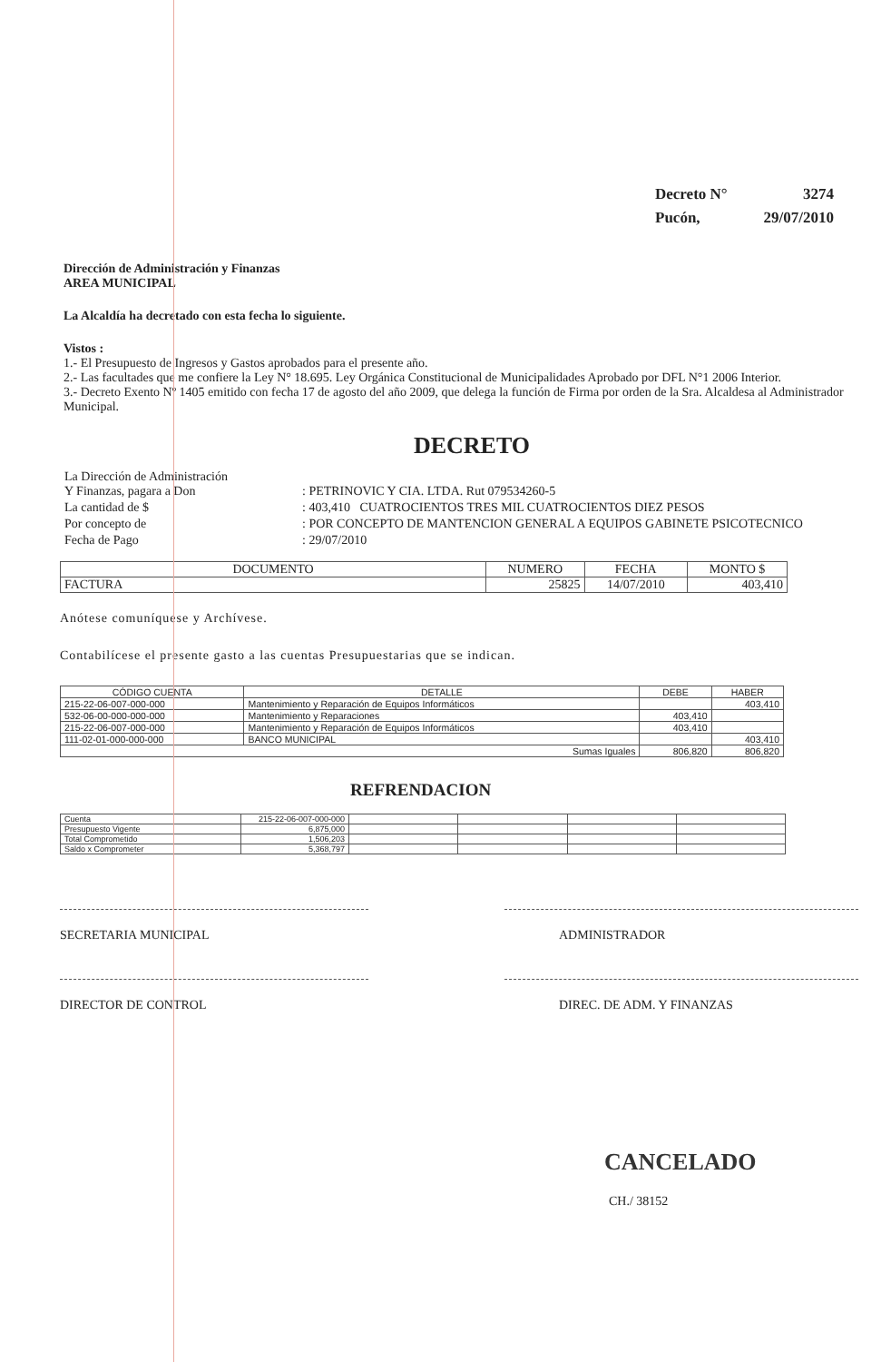| Decreto N° | 3274 |
| Pucón, | 29/07/2010 |
Dirección de Administración y Finanzas
AREA MUNICIPAL
La Alcaldía ha decretado con esta fecha lo siguiente.
Vistos :
1.- El Presupuesto de Ingresos y Gastos aprobados para el presente año.
2.- Las facultades que me confiere la Ley N° 18.695. Ley Orgánica Constitucional de Municipalidades Aprobado por DFL N°1 2006 Interior.
3.- Decreto Exento Nº 1405 emitido con fecha 17 de agosto del año 2009, que delega la función de Firma por orden de la Sra. Alcaldesa al Administrador Municipal.
DECRETO
| La Dirección de Administración Y Finanzas, pagara a Don | : PETRINOVIC Y CIA. LTDA. Rut 079534260-5 |
| La cantidad de $ | : 403,410 CUATROCIENTOS TRES MIL CUATROCIENTOS DIEZ PESOS |
| Por concepto de | : POR CONCEPTO DE MANTENCION GENERAL A EQUIPOS GABINETE PSICOTECNICO |
| Fecha de Pago | : 29/07/2010 |
| DOCUMENTO | NUMERO | FECHA | MONTO $ |
| --- | --- | --- | --- |
| FACTURA | 25825 | 14/07/2010 | 403,410 |
Anótese comuníquese y Archívese.
Contabilícese el presente gasto a las cuentas Presupuestarias que se indican.
| CÓDIGO CUENTA | DETALLE | DEBE | HABER |
| --- | --- | --- | --- |
| 215-22-06-007-000-000 | Mantenimiento y Reparación de Equipos Informáticos | | 403,410 |
| 532-06-00-000-000-000 | Mantenimiento y Reparaciones | 403,410 | |
| 215-22-06-007-000-000 | Mantenimiento y Reparación de Equipos Informáticos | 403,410 | |
| 111-02-01-000-000-000 | BANCO MUNICIPAL | | 403,410 |
| Sumas Iguales | | 806,820 | 806,820 |
REFRENDACION
| Cuenta | 215-22-06-007-000-000 | | | | |
| Presupuesto Vigente | 6,875,000 | | | | |
| Total Comprometido | 1,506,203 | | | | |
| Saldo x Comprometer | 5,368,797 | | | | |
SECRETARIA MUNICIPAL
DIRECTOR DE CONTROL
ADMINISTRADOR
DIREC. DE ADM. Y FINANZAS
CANCELADO
CH./ 38152